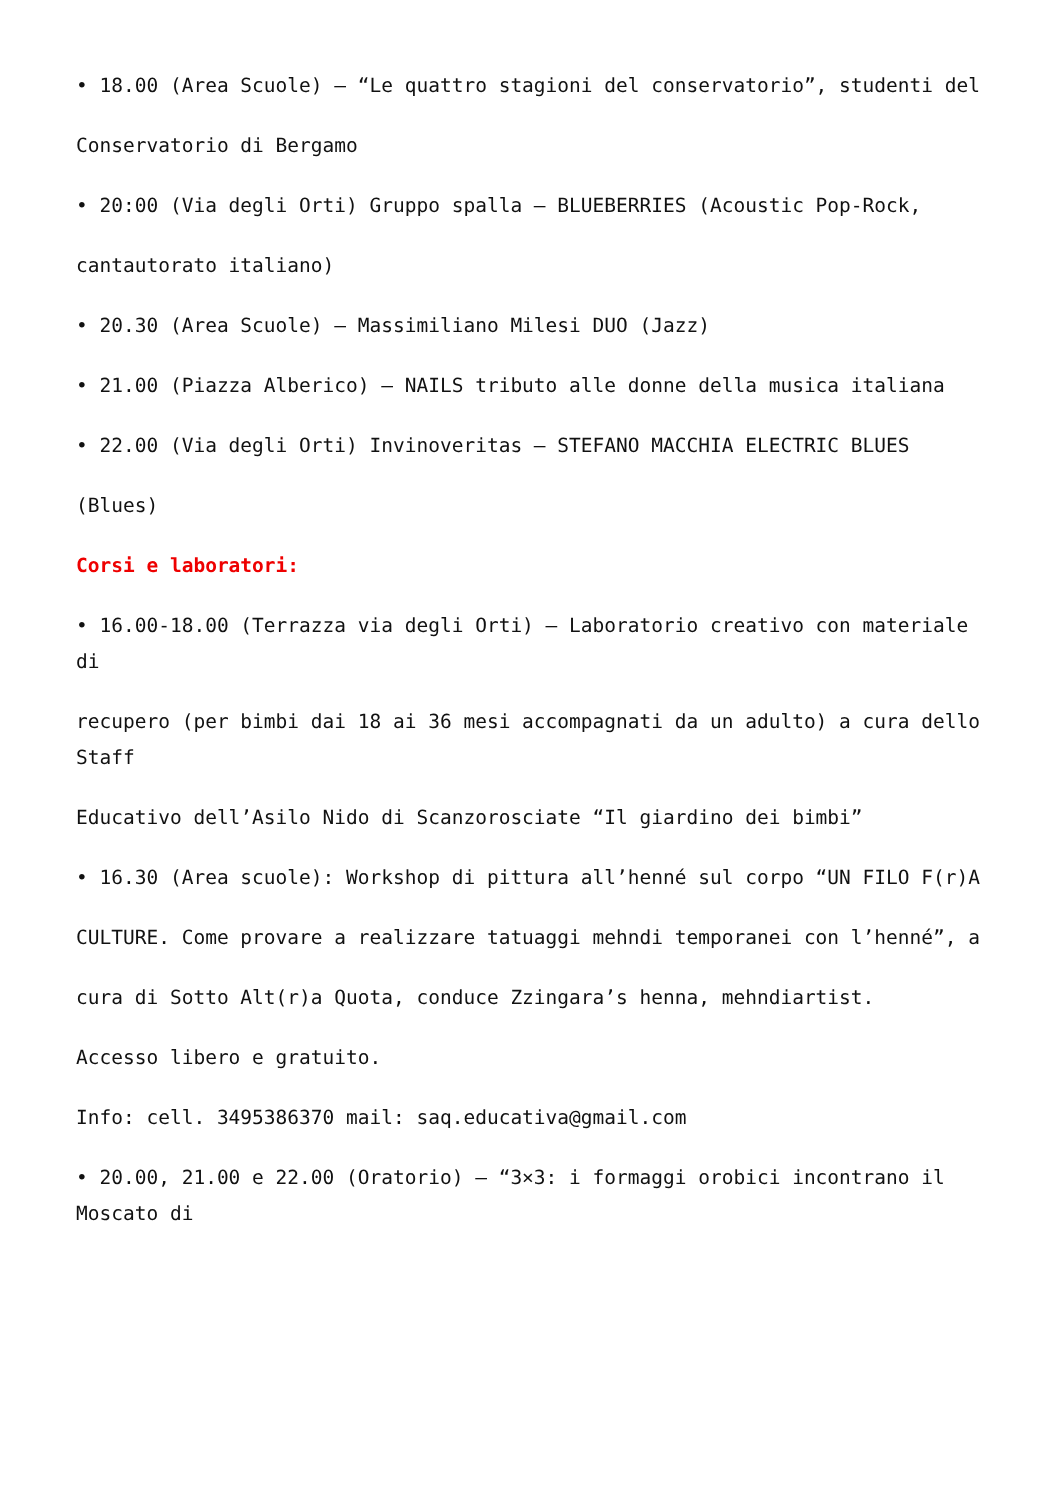• 18.00 (Area Scuole) – “Le quattro stagioni del conservatorio”, studenti del
Conservatorio di Bergamo
• 20:00 (Via degli Orti) Gruppo spalla – BLUEBERRIES (Acoustic Pop-Rock,
cantautorato italiano)
• 20.30 (Area Scuole) – Massimiliano Milesi DUO (Jazz)
• 21.00 (Piazza Alberico) – NAILS tributo alle donne della musica italiana
• 22.00 (Via degli Orti) Invinoveritas – STEFANO MACCHIA ELECTRIC BLUES
(Blues)
Corsi e laboratori:
• 16.00-18.00 (Terrazza via degli Orti) – Laboratorio creativo con materiale di
recupero (per bimbi dai 18 ai 36 mesi accompagnati da un adulto) a cura dello Staff
Educativo dell’Asilo Nido di Scanzorosciate “Il giardino dei bimbi”
• 16.30 (Area scuole): Workshop di pittura all’henné sul corpo “UN FILO F(r)A
CULTURE. Come provare a realizzare tatuaggi mehndi temporanei con l’henné”, a
cura di Sotto Alt(r)a Quota, conduce Zzingara’s henna, mehndiartist.
Accesso libero e gratuito.
Info: cell. 3495386370 mail: saq.educativa@gmail.com
• 20.00, 21.00 e 22.00 (Oratorio) – “3×3: i formaggi orobici incontrano il Moscato di